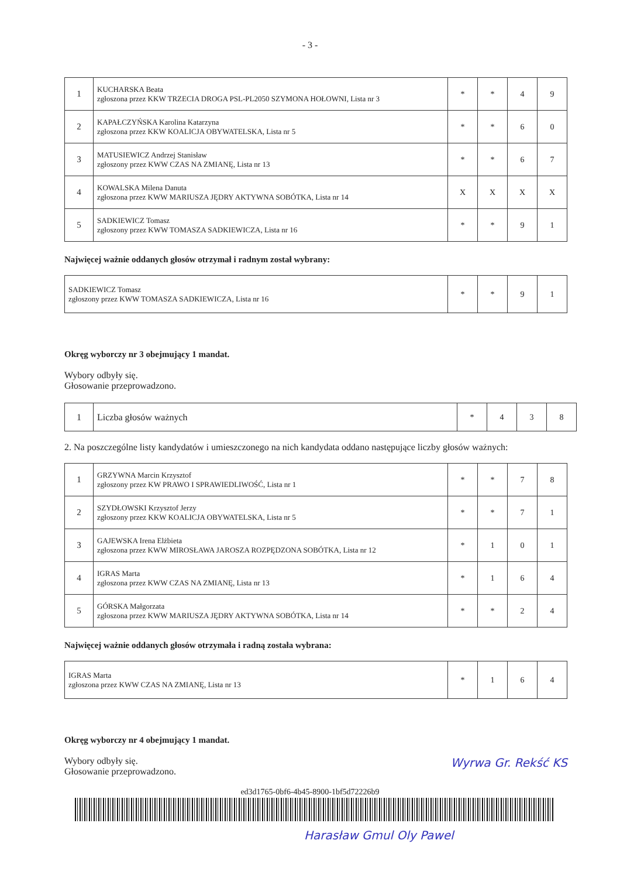- 3 -
| 1 | KUCHARSKA Beata zgłoszona przez KKW TRZECIA DROGA PSL-PL2050 SZYMONA HOŁOWNI, Lista nr 3 | * | * | 4 | 9 |
| 2 | KAPAŁCZYŃSKA Karolina Katarzyna zgłoszona przez KKW KOALICJA OBYWATELSKA, Lista nr 5 | * | * | 6 | 0 |
| 3 | MATUSIEWICZ Andrzej Stanisław zgłoszony przez KWW CZAS NA ZMIANĘ, Lista nr 13 | * | * | 6 | 7 |
| 4 | KOWALSKA Milena Danuta zgłoszona przez KWW MARIUSZA JĘDRY AKTYWNA SOBÓTKA, Lista nr 14 | X | X | X | X |
| 5 | SADKIEWICZ Tomasz zgłoszony przez KWW TOMASZA SADKIEWICZA, Lista nr 16 | * | * | 9 | 1 |
Najwięcej ważnie oddanych głosów otrzymał i radnym został wybrany:
| SADKIEWICZ Tomasz zgłoszony przez KWW TOMASZA SADKIEWICZA, Lista nr 16 | * | * | 9 | 1 |
Okręg wyborczy nr 3 obejmujący 1 mandat.
Wybory odbyły się.
Głosowanie przeprowadzono.
| 1 | Liczba głosów ważnych | * | 4 | 3 | 8 |
2. Na poszczególne listy kandydatów i umieszczonego na nich kandydata oddano następujące liczby głosów ważnych:
| 1 | GRZYWNA Marcin Krzysztof zgłoszony przez KW PRAWO I SPRAWIEDLIWOŚĆ, Lista nr 1 | * | * | 7 | 8 |
| 2 | SZYDŁOWSKI Krzysztof Jerzy zgłoszony przez KKW KOALICJA OBYWATELSKA, Lista nr 5 | * | * | 7 | 1 |
| 3 | GAJEWSKA Irena Elżbieta zgłoszona przez KWW MIROSŁAWA JAROSZA ROZPĘDZONA SOBÓTKA, Lista nr 12 | * | 1 | 0 | 1 |
| 4 | IGRAS Marta zgłoszona przez KWW CZAS NA ZMIANĘ, Lista nr 13 | * | 1 | 6 | 4 |
| 5 | GÓRSKA Małgorzata zgłoszona przez KWW MARIUSZA JĘDRY AKTYWNA SOBÓTKA, Lista nr 14 | * | * | 2 | 4 |
Najwięcej ważnie oddanych głosów otrzymała i radną została wybrana:
| IGRAS Marta zgłoszona przez KWW CZAS NA ZMIANĘ, Lista nr 13 | * | 1 | 6 | 4 |
Okręg wyborczy nr 4 obejmujący 1 mandat.
Wybory odbyły się.
Głosowanie przeprowadzono.
Wyrwa Gr. Rekść KS
ed3d1765-0bf6-4b45-8900-1bf5d72226b9
Harasław Gmul Oly Pawel